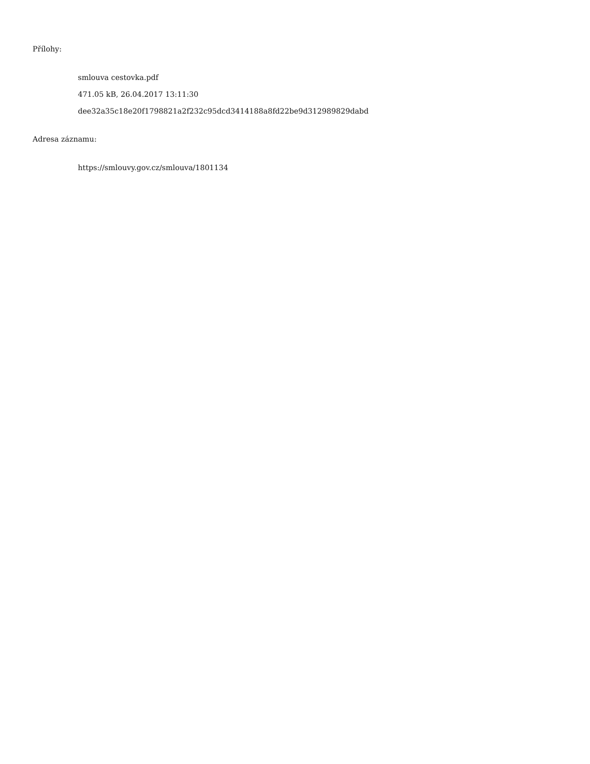Přílohy:
smlouva cestovka.pdf
471.05 kB, 26.04.2017 13:11:30
dee32a35c18e20f1798821a2f232c95dcd3414188a8fd22be9d312989829dabd
Adresa záznamu:
https://smlouvy.gov.cz/smlouva/1801134